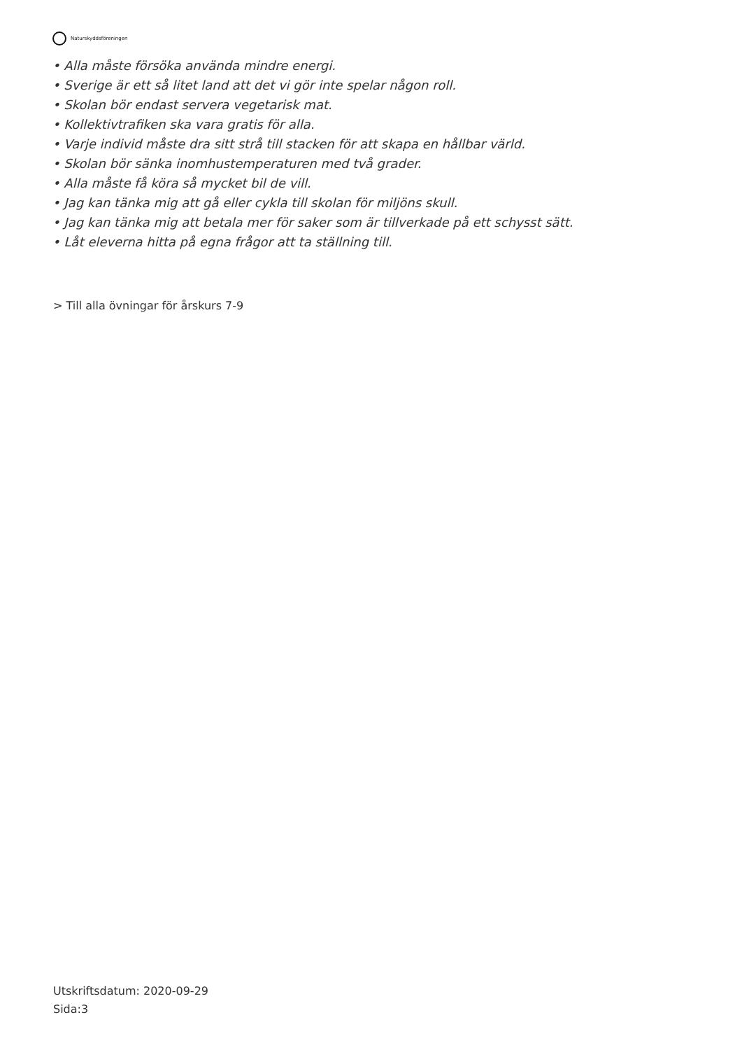Naturskyddsföreningen
• Alla måste försöka använda mindre energi.
• Sverige är ett så litet land att det vi gör inte spelar någon roll.
• Skolan bör endast servera vegetarisk mat.
• Kollektivtrafiken ska vara gratis för alla.
• Varje individ måste dra sitt strå till stacken för att skapa en hållbar värld.
• Skolan bör sänka inomhustemperaturen med två grader.
• Alla måste få köra så mycket bil de vill.
• Jag kan tänka mig att gå eller cykla till skolan för miljöns skull.
• Jag kan tänka mig att betala mer för saker som är tillverkade på ett schysst sätt.
• Låt eleverna hitta på egna frågor att ta ställning till.
> Till alla övningar för årskurs 7-9
Utskriftsdatum: 2020-09-29
Sida:3